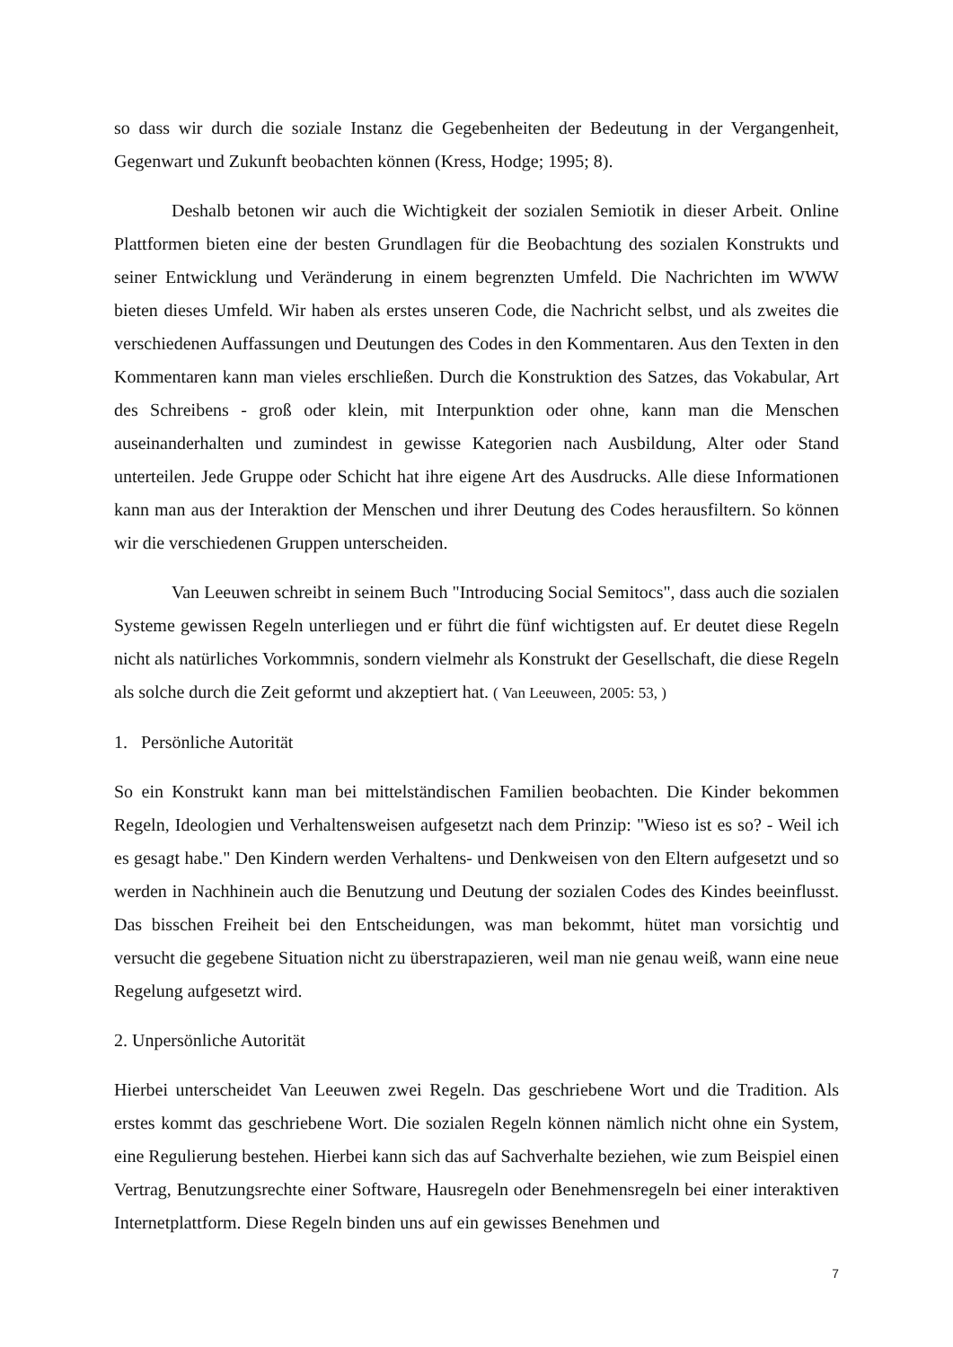so dass wir durch die soziale Instanz die Gegebenheiten der Bedeutung in der Vergangenheit, Gegenwart und Zukunft beobachten können (Kress, Hodge; 1995; 8).
Deshalb betonen wir auch die Wichtigkeit der sozialen Semiotik in dieser Arbeit. Online Plattformen bieten eine der besten Grundlagen für die Beobachtung des sozialen Konstrukts und seiner Entwicklung und Veränderung in einem begrenzten Umfeld. Die Nachrichten im WWW bieten dieses Umfeld. Wir haben als erstes unseren Code, die Nachricht selbst, und als zweites die verschiedenen Auffassungen und Deutungen des Codes in den Kommentaren. Aus den Texten in den Kommentaren kann man vieles erschließen. Durch die Konstruktion des Satzes, das Vokabular, Art des Schreibens - groß oder klein, mit Interpunktion oder ohne, kann man die Menschen auseinanderhalten und zumindest in gewisse Kategorien nach Ausbildung, Alter oder Stand unterteilen. Jede Gruppe oder Schicht hat ihre eigene Art des Ausdrucks. Alle diese Informationen kann man aus der Interaktion der Menschen und ihrer Deutung des Codes herausfiltern. So können wir die verschiedenen Gruppen unterscheiden.
Van Leeuwen schreibt in seinem Buch "Introducing Social Semitocs", dass auch die sozialen Systeme gewissen Regeln unterliegen und er führt die fünf wichtigsten auf. Er deutet diese Regeln nicht als natürliches Vorkommnis, sondern vielmehr als Konstrukt der Gesellschaft, die diese Regeln als solche durch die Zeit geformt und akzeptiert hat. ( Van Leeuween, 2005: 53, )
1. Persönliche Autorität
So ein Konstrukt kann man bei mittelständischen Familien beobachten. Die Kinder bekommen Regeln, Ideologien und Verhaltensweisen aufgesetzt nach dem Prinzip: "Wieso ist es so? - Weil ich es gesagt habe." Den Kindern werden Verhaltens- und Denkweisen von den Eltern aufgesetzt und so werden in Nachhinein auch die Benutzung und Deutung der sozialen Codes des Kindes beeinflusst. Das bisschen Freiheit bei den Entscheidungen, was man bekommt, hütet man vorsichtig und versucht die gegebene Situation nicht zu überstrapazieren, weil man nie genau weiß, wann eine neue Regelung aufgesetzt wird.
2. Unpersönliche Autorität
Hierbei unterscheidet Van Leeuwen zwei Regeln. Das geschriebene Wort und die Tradition. Als erstes kommt das geschriebene Wort. Die sozialen Regeln können nämlich nicht ohne ein System, eine Regulierung bestehen. Hierbei kann sich das auf Sachverhalte beziehen, wie zum Beispiel einen Vertrag, Benutzungsrechte einer Software, Hausregeln oder Benehmensregeln bei einer interaktiven Internetplattform. Diese Regeln binden uns auf ein gewisses Benehmen und
7